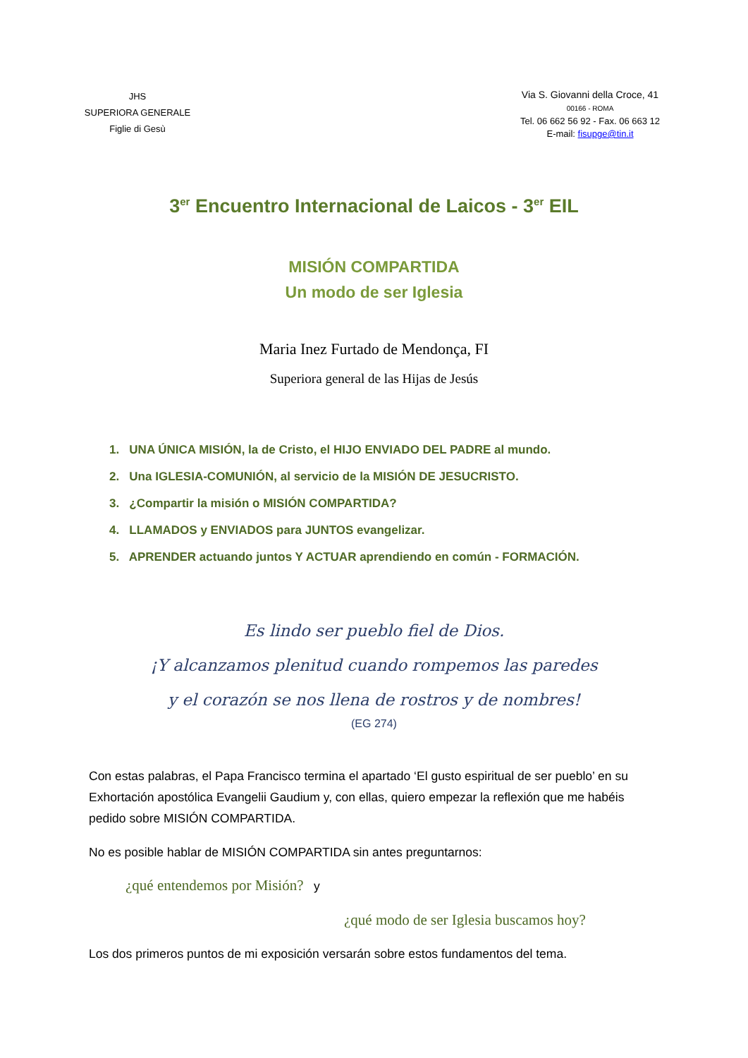JHS
SUPERIORA GENERALE
Figlie di Gesù
Via S. Giovanni della Croce, 41
00166 - ROMA
Tel. 06 662 56 92 - Fax. 06 663 12
E-mail: fisupge@tin.it
3<sup>er</sup> Encuentro Internacional de Laicos - 3<sup>er</sup> EIL
MISIÓN COMPARTIDA
Un modo de ser Iglesia
Maria Inez Furtado de Mendonça, FI
Superiora general de las Hijas de Jesús
1. UNA ÚNICA MISIÓN, la de Cristo, el HIJO ENVIADO DEL PADRE al mundo.
2. Una IGLESIA-COMUNIÓN, al servicio de la MISIÓN DE JESUCRISTO.
3. ¿Compartir la misión o MISIÓN COMPARTIDA?
4. LLAMADOS y ENVIADOS para JUNTOS evangelizar.
5. APRENDER actuando juntos Y ACTUAR aprendiendo en común - FORMACIÓN.
Es lindo ser pueblo fiel de Dios.
¡Y alcanzamos plenitud cuando rompemos las paredes
y el corazón se nos llena de rostros y de nombres!
(EG 274)
Con estas palabras, el Papa Francisco termina el apartado ‘El gusto espiritual de ser pueblo’ en su Exhortación apostólica Evangelii Gaudium y, con ellas, quiero empezar la reflexión que me habéis pedido sobre MISIÓN COMPARTIDA.
No es posible hablar de MISIÓN COMPARTIDA sin antes preguntarnos:
¿qué entendemos por Misión? y
¿qué modo de ser Iglesia buscamos hoy?
Los dos primeros puntos de mi exposición versarán sobre estos fundamentos del tema.